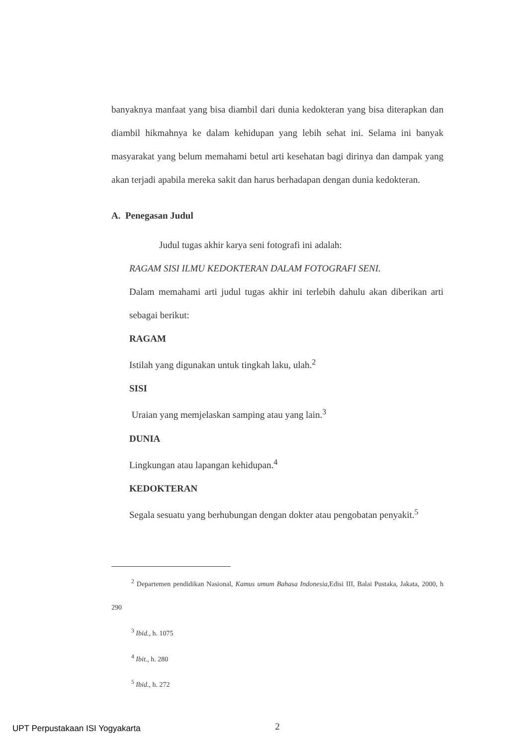banyaknya manfaat yang bisa diambil dari dunia kedokteran yang bisa diterapkan dan diambil hikmahnya ke dalam kehidupan yang lebih sehat ini. Selama ini banyak masyarakat yang belum memahami betul arti kesehatan bagi dirinya dan dampak yang akan terjadi apabila mereka sakit dan harus berhadapan dengan dunia kedokteran.
A. Penegasan Judul
Judul tugas akhir karya seni fotografi ini adalah:
RAGAM SISI ILMU KEDOKTERAN DALAM FOTOGRAFI SENI.
Dalam memahami arti judul tugas akhir ini terlebih dahulu akan diberikan arti sebagai berikut:
RAGAM
Istilah yang digunakan untuk tingkah laku, ulah.<sup>2</sup>
SISI
Uraian yang memjelaskan samping atau yang lain.<sup>3</sup>
DUNIA
Lingkungan atau lapangan kehidupan.<sup>4</sup>
KEDOKTERAN
Segala sesuatu yang berhubungan dengan dokter atau pengobatan penyakit.<sup>5</sup>
<sup>2</sup> Departemen pendidikan Nasional, Kamus umum Bahasa Indonesia,Edisi III, Balai Pustaka, Jakata, 2000, h 290
<sup>3</sup> Ibid., h. 1075
<sup>4</sup> Ibit., h. 280
<sup>5</sup> Ibid., h. 272
2
UPT Perpustakaan ISI Yogyakarta